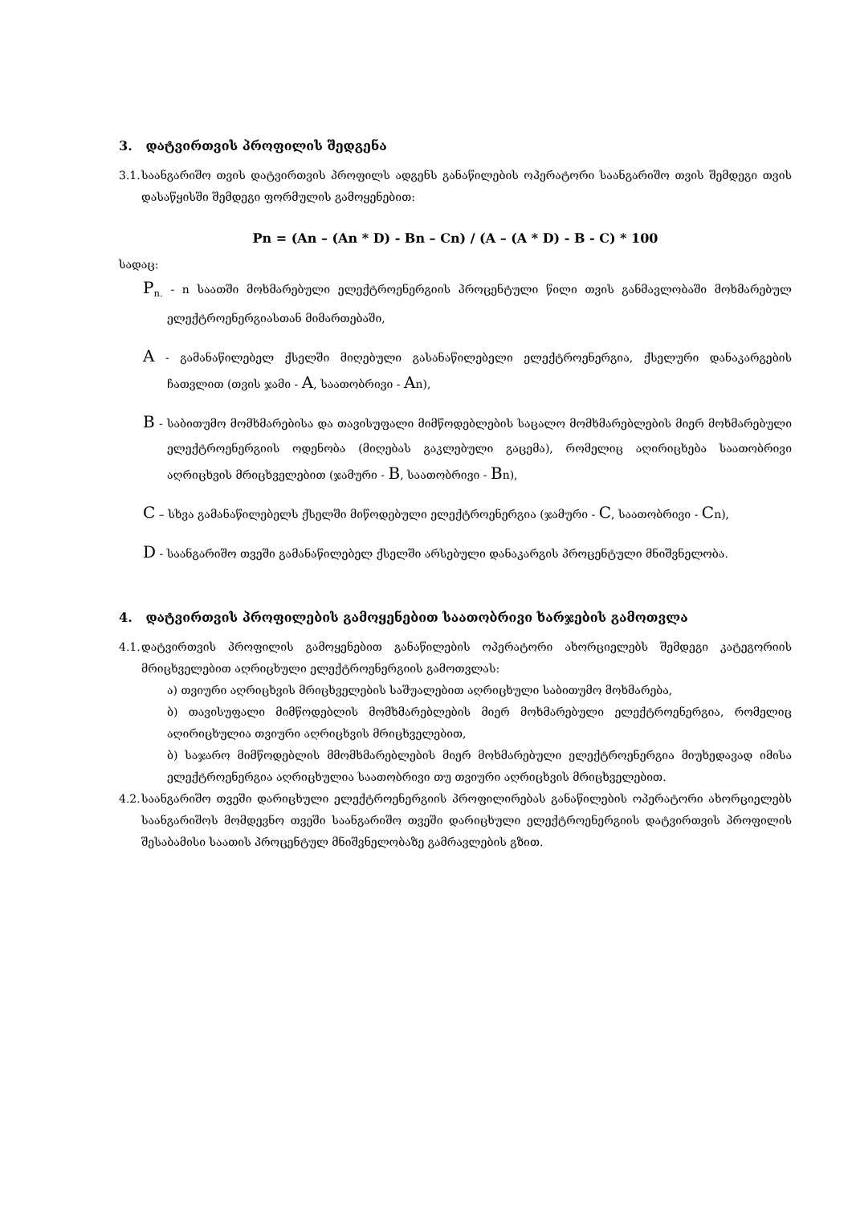3. დატვირთვის პროფილის შედგენა
3.1. საანგარიშო თვის დატვირთვის პროფილს ადგენს განაწილების ოპერატორი საანგარიშო თვის შემდეგი თვის დასაწყისში შემდეგი ფორმულის გამოყენებით:
Pn = (An – (An * D) - Bn – Cn) / (A – (A * D) - B - C) * 100
სადაც:
P<sub>n.</sub> - n საათში მოხმარებული ელექტროენერგიის პროცენტული წილი თვის განმავლობაში მოხმარებულ ელექტროენერგიასთან მიმართებაში,
A - გამანაწილებელ ქსელში მიღებული გასანაწილებელი ელექტროენერგია, ქსელური დანაკარგების ჩათვლით (თვის ჯამი - A, საათობრივი - An),
B - საბითუმო მომხმარებისა და თავისუფალი მიმწოდებლების საცალო მომხმარებლების მიერ მოხმარებული ელექტროენერგიის ოდენობა (მიღებას გაკლებული გაცემა), რომელიც აღირიცხება საათობრივი აღრიცხვის მრიცხველებით (ჯამური - B, საათობრივი - Bn),
C – სხვა გამანაწილებელს ქსელში მიწოდებული ელექტროენერგია (ჯამური - C, საათობრივი - Cn),
D - საანგარიშო თვეში გამანაწილებელ ქსელში არსებული დანაკარგის პროცენტული მნიშვნელობა.
4. დატვირთვის პროფილების გამოყენებით საათობრივი ხარჯების გამოთვლა
4.1. დატვირთვის პროფილის გამოყენებით განაწილების ოპერატორი ახორციელებს შემდეგი კატეგორიის მრიცხველებით აღრიცხული ელექტროენერგიის გამოთვლას:
ა) თვიური აღრიცხვის მრიცხველების საშუალებით აღრიცხული საბითუმო მოხმარება,
ბ) თავისუფალი მიმწოდებლის მომხმარებლების მიერ მოხმარებული ელექტროენერგია, რომელიც აღირიცხულია თვიური აღრიცხვის მრიცხველებით,
ბ) საჯარო მიმწოდებლის მმომხმარებლების მიერ მოხმარებული ელექტროენერგია მიუხედავად იმისა ელექტროენერგია აღრიცხულია საათობრივი თუ თვიური აღრიცხვის მრიცხველებით.
4.2. საანგარიშო თვეში დარიცხული ელექტროენერგიის პროფილირებას განაწილების ოპერატორი ახორციელებს საანგარიშოს მომდევნო თვეში საანგარიშო თვეში დარიცხული ელექტროენერგიის დატვირთვის პროფილის შესაბამისი საათის პროცენტულ მნიშვნელობაზე გამრავლების გზით.